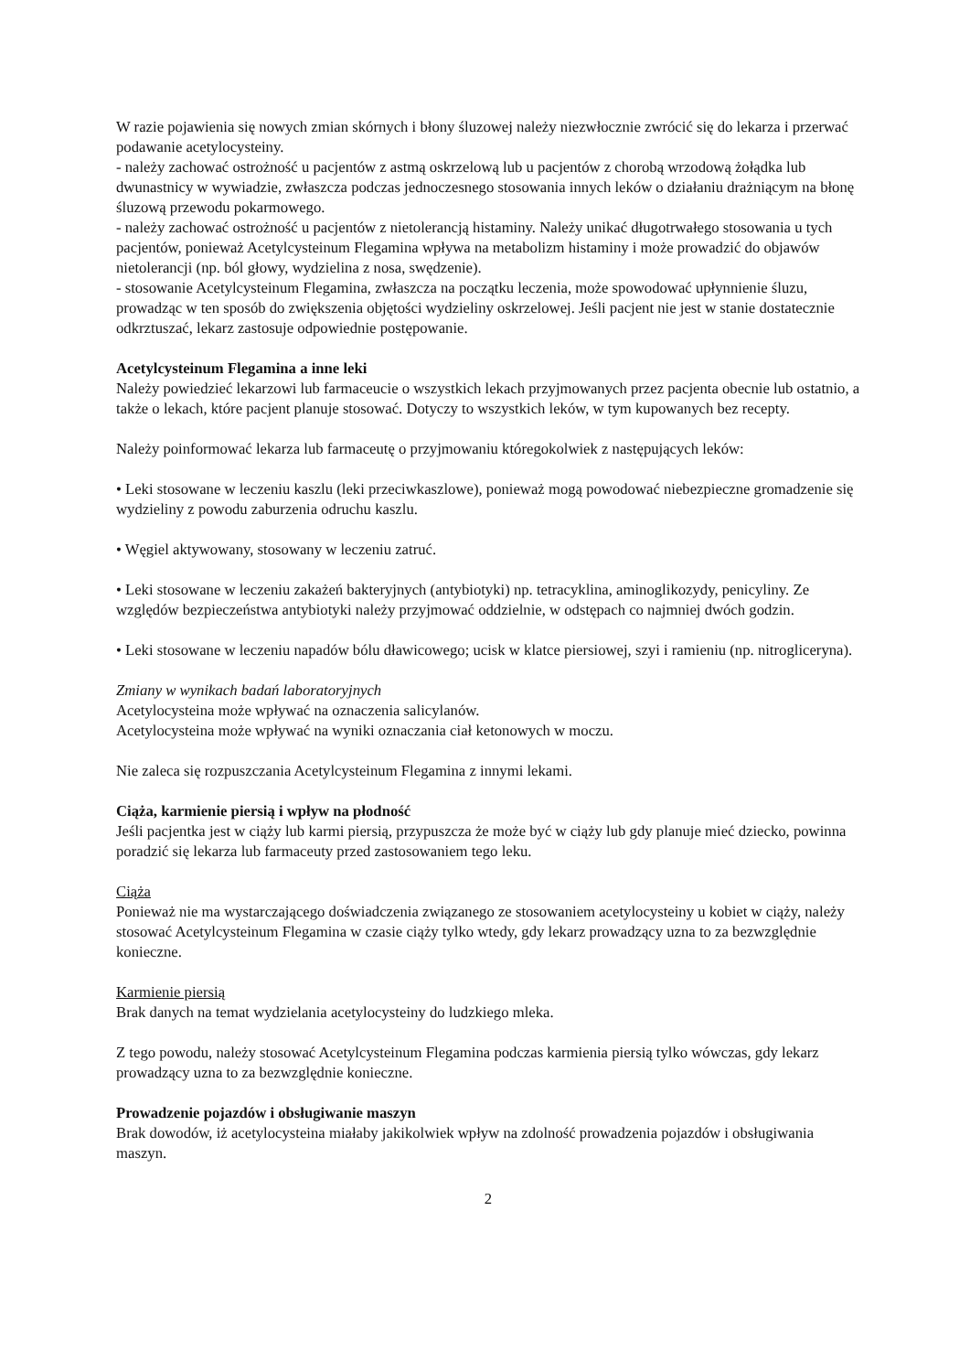W razie pojawienia się nowych zmian skórnych i błony śluzowej należy niezwłocznie zwrócić się do lekarza i przerwać podawanie acetylocysteiny.
- należy zachować ostrożność u pacjentów z astmą oskrzelową lub u pacjentów z chorobą wrzodową żołądka lub dwunastnicy w wywiadzie, zwłaszcza podczas jednoczesnego stosowania innych leków o działaniu drażniącym na błonę śluzową przewodu pokarmowego.
- należy zachować ostrożność u pacjentów z nietolerancją histaminy. Należy unikać długotrwałego stosowania u tych pacjentów, ponieważ Acetylcysteinum Flegamina wpływa na metabolizm histaminy i może prowadzić do objawów nietolerancji (np. ból głowy, wydzielina z nosa, swędzenie).
- stosowanie Acetylcysteinum Flegamina, zwłaszcza na początku leczenia, może spowodować upłynnienie śluzu, prowadząc w ten sposób do zwiększenia objętości wydzieliny oskrzelowej. Jeśli pacjent nie jest w stanie dostatecznie odkrztuszać, lekarz zastosuje odpowiednie postępowanie.
Acetylcysteinum Flegamina a inne leki
Należy powiedzieć lekarzowi lub farmaceucie o wszystkich lekach przyjmowanych przez pacjenta obecnie lub ostatnio, a także o lekach, które pacjent planuje stosować. Dotyczy to wszystkich leków, w tym kupowanych bez recepty.
Należy poinformować lekarza lub farmaceutę o przyjmowaniu któregokolwiek z następujących leków:
• Leki stosowane w leczeniu kaszlu (leki przeciwkaszlowe), ponieważ mogą powodować niebezpieczne gromadzenie się wydzieliny z powodu zaburzenia odruchu kaszlu.
• Węgiel aktywowany, stosowany w leczeniu zatruć.
• Leki stosowane w leczeniu zakażeń bakteryjnych (antybiotyki) np. tetracyklina, aminoglikozydy, penicyliny. Ze względów bezpieczeństwa antybiotyki należy przyjmować oddzielnie, w odstępach co najmniej dwóch godzin.
• Leki stosowane w leczeniu napadów bólu dławicowego; ucisk w klatce piersiowej, szyi i ramieniu (np. nitrogliceryna).
Zmiany w wynikach badań laboratoryjnych
Acetylocysteina może wpływać na oznaczenia salicylanów.
Acetylocysteina może wpływać na wyniki oznaczania ciał ketonowych w moczu.
Nie zaleca się rozpuszczania Acetylcysteinum Flegamina z innymi lekami.
Ciąża, karmienie piersią i wpływ na płodność
Jeśli pacjentka jest w ciąży lub karmi piersią, przypuszcza że może być w ciąży lub gdy planuje mieć dziecko, powinna poradzić się lekarza lub farmaceuty przed zastosowaniem tego leku.
Ciąża
Ponieważ nie ma wystarczającego doświadczenia związanego ze stosowaniem acetylocysteiny u kobiet w ciąży, należy stosować Acetylcysteinum Flegamina w czasie ciąży tylko wtedy, gdy lekarz prowadzący uzna to za bezwzględnie konieczne.
Karmienie piersią
Brak danych na temat wydzielania acetylocysteiny do ludzkiego mleka.
Z tego powodu, należy stosować Acetylcysteinum Flegamina podczas karmienia piersią tylko wówczas, gdy lekarz prowadzący uzna to za bezwzględnie konieczne.
Prowadzenie pojazdów i obsługiwanie maszyn
Brak dowodów, iż acetylocysteina miałaby jakikolwiek wpływ na zdolność prowadzenia pojazdów i obsługiwania maszyn.
2